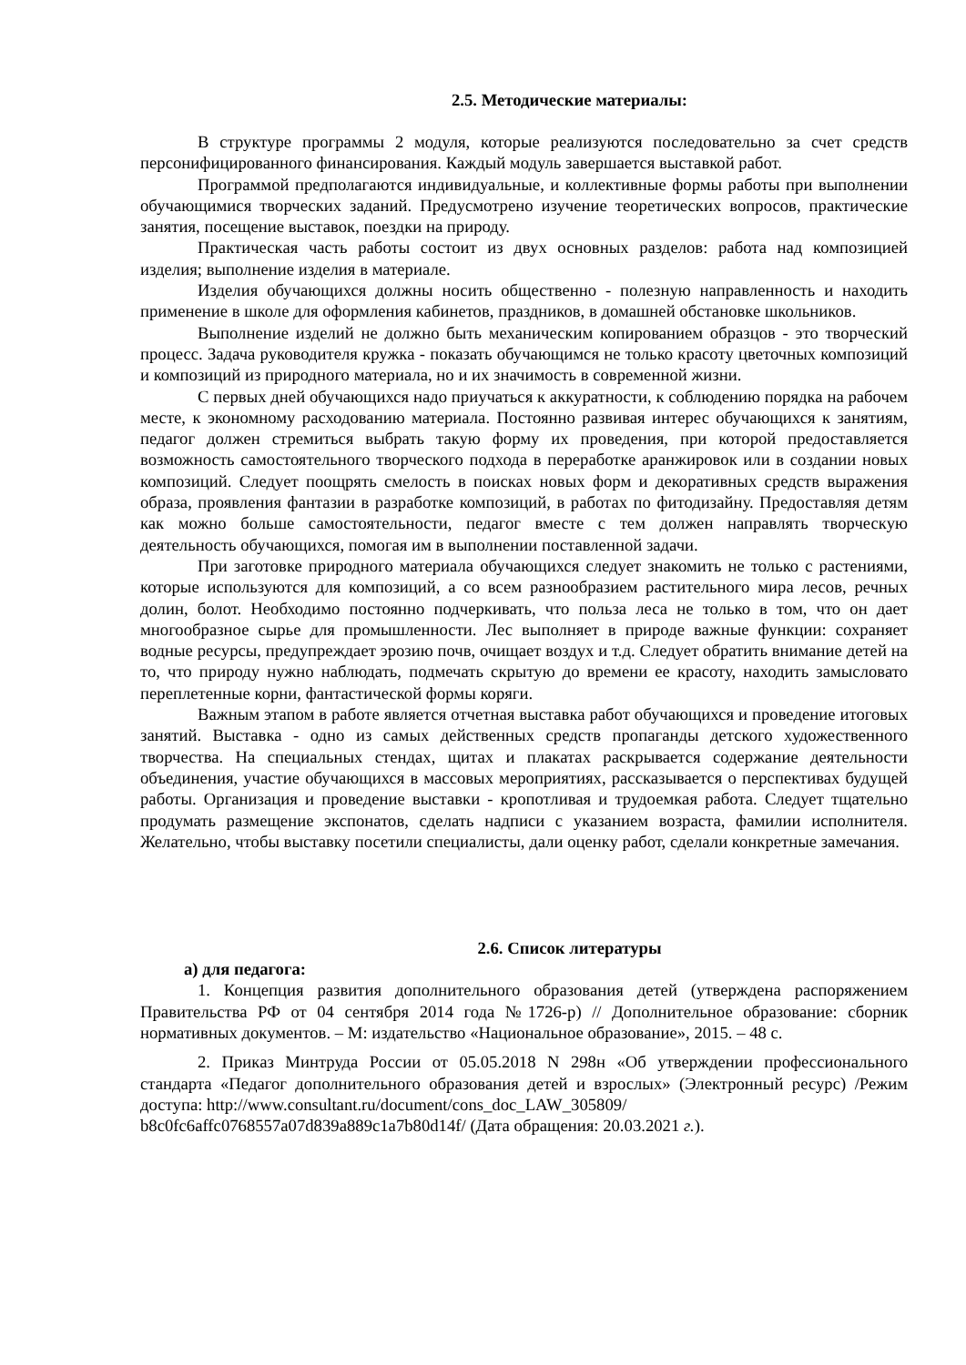2.5. Методические материалы:
В структуре программы 2 модуля, которые реализуются последовательно за счет средств персонифицированного финансирования. Каждый модуль завершается выставкой работ.
Программой предполагаются индивидуальные, и коллективные формы работы при выполнении обучающимися творческих заданий. Предусмотрено изучение теоретических вопросов, практические занятия, посещение выставок, поездки на природу.
Практическая часть работы состоит из двух основных разделов: работа над композицией изделия; выполнение изделия в материале.
Изделия обучающихся должны носить общественно - полезную направленность и находить применение в школе для оформления кабинетов, праздников, в домашней обстановке школьников.
Выполнение изделий не должно быть механическим копированием образцов - это творческий процесс. Задача руководителя кружка - показать обучающимся не только красоту цветочных композиций и композиций из природного материала, но и их значимость в современной жизни.
С первых дней обучающихся надо приучаться к аккуратности, к соблюдению порядка на рабочем месте, к экономному расходованию материала. Постоянно развивая интерес обучающихся к занятиям, педагог должен стремиться выбрать такую форму их проведения, при которой предоставляется возможность самостоятельного творческого подхода в переработке аранжировок или в создании новых композиций. Следует поощрять смелость в поисках новых форм и декоративных средств выражения образа, проявления фантазии в разработке композиций, в работах по фитодизайну. Предоставляя детям как можно больше самостоятельности, педагог вместе с тем должен направлять творческую деятельность обучающихся, помогая им в выполнении поставленной задачи.
При заготовке природного материала обучающихся следует знакомить не только с растениями, которые используются для композиций, а со всем разнообразием растительного мира лесов, речных долин, болот. Необходимо постоянно подчеркивать, что польза леса не только в том, что он дает многообразное сырье для промышленности. Лес выполняет в природе важные функции: сохраняет водные ресурсы, предупреждает эрозию почв, очищает воздух и т.д. Следует обратить внимание детей на то, что природу нужно наблюдать, подмечать скрытую до времени ее красоту, находить замысловато переплетенные корни, фантастической формы коряги.
Важным этапом в работе является отчетная выставка работ обучающихся и проведение итоговых занятий. Выставка - одно из самых действенных средств пропаганды детского художественного творчества. На специальных стендах, щитах и плакатах раскрывается содержание деятельности объединения, участие обучающихся в массовых мероприятиях, рассказывается о перспективах будущей работы. Организация и проведение выставки - кропотливая и трудоемкая работа. Следует тщательно продумать размещение экспонатов, сделать надписи с указанием возраста, фамилии исполнителя. Желательно, чтобы выставку посетили специалисты, дали оценку работ, сделали конкретные замечания.
2.6. Список литературы
а) для педагога:
1. Концепция развития дополнительного образования детей (утверждена распоряжением Правительства РФ от 04 сентября 2014 года №1726-р) // Дополнительное образование: сборник нормативных документов. – М: издательство «Национальное образование», 2015. – 48 с.
2. Приказ Минтруда России от 05.05.2018 N 298н «Об утверждении профессионального стандарта «Педагог дополнительного образования детей и взрослых» (Электронный ресурс) /Режим доступа: http://www.consultant.ru/document/cons_doc_LAW_305809/
b8c0fc6affc0768557a07d839a889c1a7b80d14f/ (Дата обращения: 20.03.2021 г.).